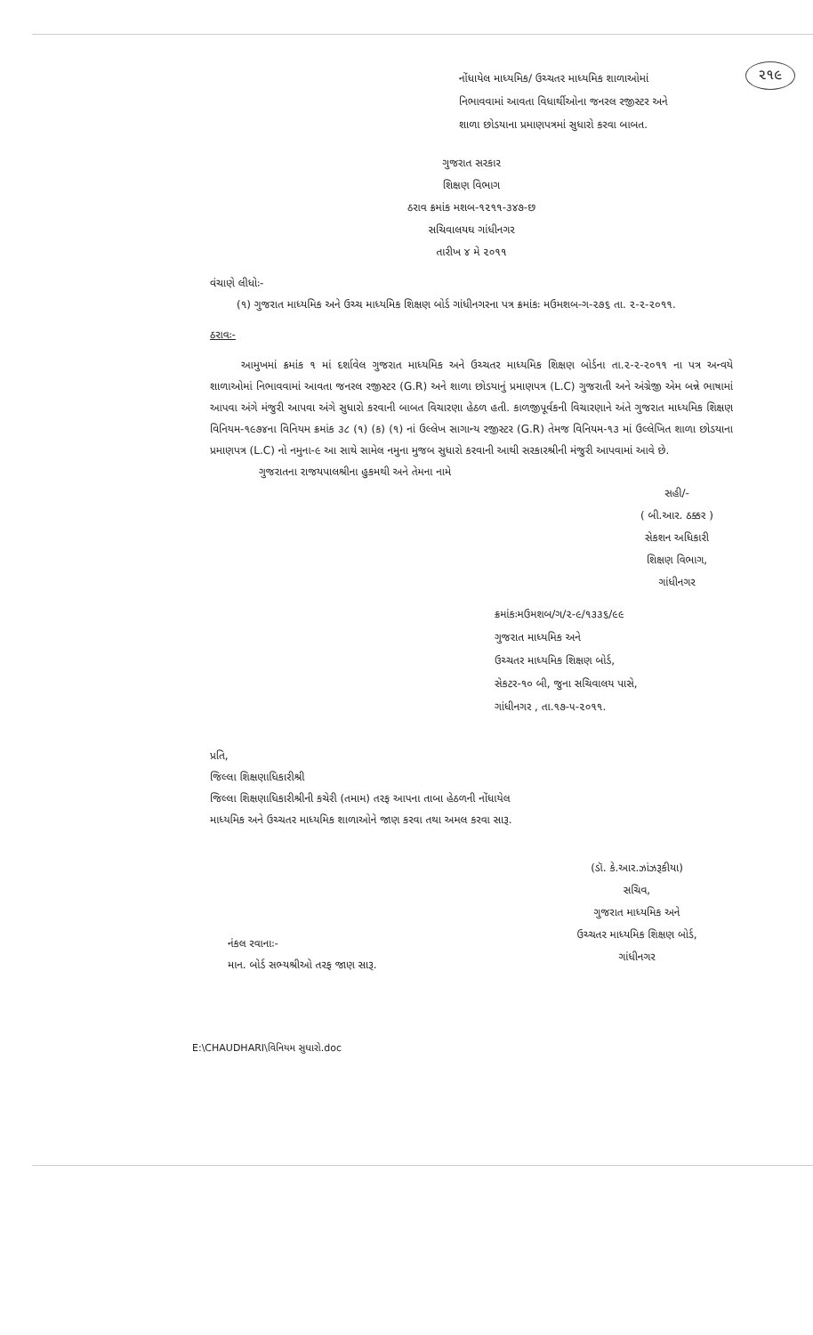૨૧૯
નોંધાયેલ માધ્યમિક/ ઉચ્ચતર માધ્યમિક શાળાઓમાં
નિભાવવામાં આવતા વિધાર્થીઓના જનરલ રજીસ્ટર અને
શાળા છોડયાના પ્રમાણપત્રમાં સુધારો કરવા બાબત.
ગુજરાત સરકાર
શિક્ષણ વિભાગ
ઠરાવ ક્રમાંક મશબ-૧૨૧૧-૩૪૭-છ
સચિવાલયઘ ગાંધીનગર
તારીખ ૪ મે ૨૦૧૧
વંચાણે લીધોઃ-
(૧) ગુજરાત માધ્યમિક અને ઉચ્ચ માધ્યમિક શિક્ષણ બોર્ડ ગાંધીનગરના પત્ર ક્રમાંકઃ મઉમશબ-ગ-૨૭૬ તા. ૨-૨-૨૦૧૧.
ઠરાવઃ-
આમુખમાં ક્રમાંક ૧ માં દર્શાવેલ ગુજરાત માધ્યમિક અને ઉચ્ચતર માધ્યમિક શિક્ષણ બોર્ડના તા.૨-૨-૨૦૧૧ ના પત્ર અન્વયે શાળાઓમાં નિભાવવામાં આવતા જનરલ રજીસ્ટર (G.R) અને શાળા છોડયાનું પ્રમાણપત્ર (L.C) ગુજરાતી અને અંગ્રેજી એમ બન્ને ભાષામાં આપવા અંગે મંજુરી આપવા અંગે સુધારો કરવાની બાબત વિચારણા હેઠળ હતી. કાળજીપૂર્વકની વિચારણાને અંતે ગુજરાત માધ્યમિક શિક્ષણ વિનિયમ-૧૯૭૪ના વિનિયમ ક્રમાંક ૩૮ (૧) (ક) (૧) નાં ઉલ્લેખ સાગાન્ય રજીસ્ટર (G.R) તેમજ વિનિયમ-૧૩ માં ઉલ્લેખિત શાળા છોડયાના પ્રમાણપત્ર (L.C) નો નમુના-૯ આ સાથે સામેલ નમુના મુજબ સુધારો કરવાની આથી સરકારશ્રીની મંજુરી આપવામાં આવે છે.
ગુજરાતના રાજયપાલશ્રીના હુકમથી અને તેમના નામે
સહી/-
( બી.આર. ઠક્કર )
સેકશન અધિકારી
શિક્ષણ વિભાગ,
ગાંધીનગર
ક્રમાંકઃમઉમશબ/ગ/૨-૯/૧૩૩૬/૯૯
ગુજરાત માધ્યમિક અને
ઉચ્ચતર માધ્યમિક શિક્ષણ બોર્ડ,
સેકટર-૧૦ બી, જુના સચિવાલય પાસે,
ગાંધીનગર , તા.૧૭-૫-૨૦૧૧.
પ્રતિ,
જિલ્લા શિક્ષણાધિકારીશ્રી
જિલ્લા શિક્ષણાધિકારીશ્રીની કચેરી (તમામ) તરફ આપના તાબા હેઠળની નોંધાયેલ
માધ્યમિક અને ઉચ્ચતર માધ્યમિક શાળાઓને જાણ કરવા તથા અમલ કરવા સારૂ.
(ડૉ. કે.આર.ઝાંઝરૂકીયા)
સચિવ,
ગુજરાત માધ્યમિક અને
ઉચ્ચતર માધ્યમિક શિક્ષણ બોર્ડ,
ગાંધીનગર
નંકલ રવાનાઃ-
માન. બોર્ડ સભ્યશ્રીઓ તરફ જાણ સારૂ.
E:\CHAUDHARI\વિનિયમ સુધારો.doc